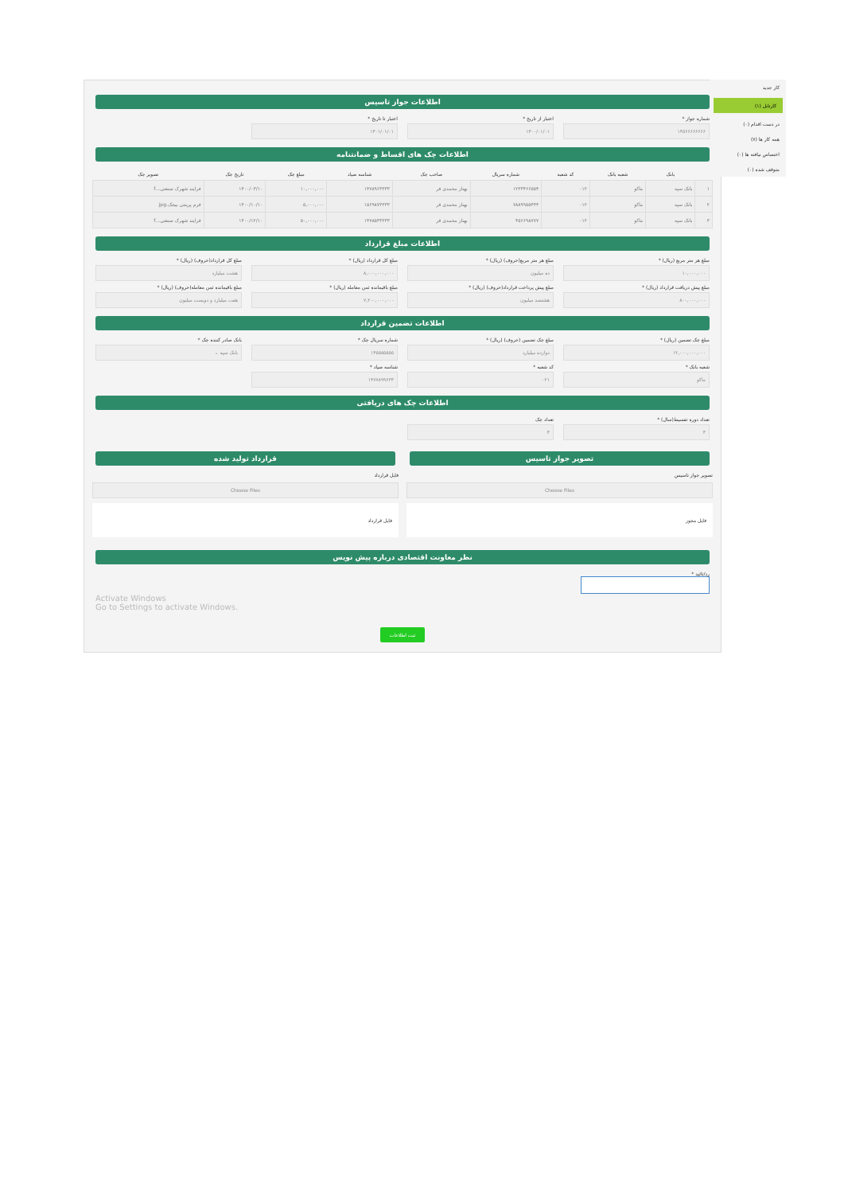اطلاعات جواز تاسیس
شماره جواز *
۱۴۵۶۶۶۶۶۶۶۶
اعتبار از تاریخ *
۱۴۰۰/۰۱/۰۱
اعتبار تا تاریخ *
۱۴۰۱/۰۱/۰۱
اطلاعات چک های اقساط و ضمانتنامه
| | بانک | شعبه بانک | کد شعبه | شماره سریال | صاحب چک | شناسه صیاد | مبلغ چک | تاریخ چک | تصویر چک |
| --- | --- | --- | --- | --- | --- | --- | --- | --- | --- |
| ۱ | بانک سپه | ماکو | ۰۱۲ | ۱۲۳۳۴۶۶۵۵۴ | بهناز محمدی فر | ۱۴۷۸۹۶۳۳۳۳ | ۱۰,۰۰۰,۰۰۰ | ۱۴۰۰/۰۳/۱۰ | فرایند شهرک صنعتی...f |
| ۲ | بانک سپه | ماکو | ۰۱۲ | ۷۸۸۹۹۵۵۴۴۴ | بهناز محمدی فر | ۱۵۶۹۸۷۳۳۳۳ | ۵,۰۰۰,۰۰۰ | ۱۴۰۰/۱۰/۱۰ | فرم پرینتی بیجک.jpg |
| ۳ | بانک سپه | ماکو | ۰۱۲ | ۴۵۶۶۹۸۷۷۷ | بهناز محمدی فر | ۱۴۷۸۵۳۳۳۳۳ | ۵۰,۰۰۰,۰۰۰ | ۱۴۰۰/۱۲/۱۰ | فرایند شهرک صنعتی...f |
اطلاعات مبلغ قرارداد
مبلغ هر متر مربع (ریال) *
۱۰,۰۰۰,۰۰۰
مبلغ هر متر مربع(حروف) (ریال) *
ده میلیون
مبلغ کل قرارداد (ریال) *
۸,۰۰۰,۰۰۰,۰۰۰
مبلغ کل قرارداد(حروف) (ریال) *
هشت میلیارد
مبلغ پیش دریافت قرارداد (ریال) *
۸۰۰,۰۰۰,۰۰۰
مبلغ پیش پرداخت قرارداد(حروف) (ریال) *
هشتصد میلیون
مبلغ باقیمانده ثمن معامله (ریال) *
۷,۲۰۰,۰۰۰,۰۰۰
مبلغ باقیمانده ثمن معامله(حروف) (ریال) *
هفت میلیارد و دویست میلیون
اطلاعات تضمین قرارداد
مبلغ چک تضمین (ریال) *
۱۲,۰۰۰,۰۰۰,۰۰۰
مبلغ چک تضمین (حروف) (ریال) *
دوازده میلیارد
شماره سریال چک *
۱۴۵۵۵۵۵۵۵
بانک صادر کننده چک *
بانک سپه ⌄
شعبه بانک *
ماکو
کد شعبه *
۰۲۱
شناسه صیاد *
۱۴۷۷۸۹۹۶۳۳
اطلاعات چک های دریافتی
تعداد دوره تقسیط(سال) *
۴
تعداد چک
۴
تصویر جواز تاسیس
تصویر جواز تاسیس
Choose Files
فایل مجوز
قرارداد تولید شده
فایل قرارداد
Choose Files
فایل قرارداد
نظر معاونت اقتصادی درباره پیش نویس
رد/تائید *
Activate Windows
Go to Settings to activate Windows.
ثبت اطلاعات
کار جدید
کارتابل (۱)
در دست اقدام (۰)
همه کار ها (۷)
اختصاص نیافته ها (۰)
متوقف شده (۰)